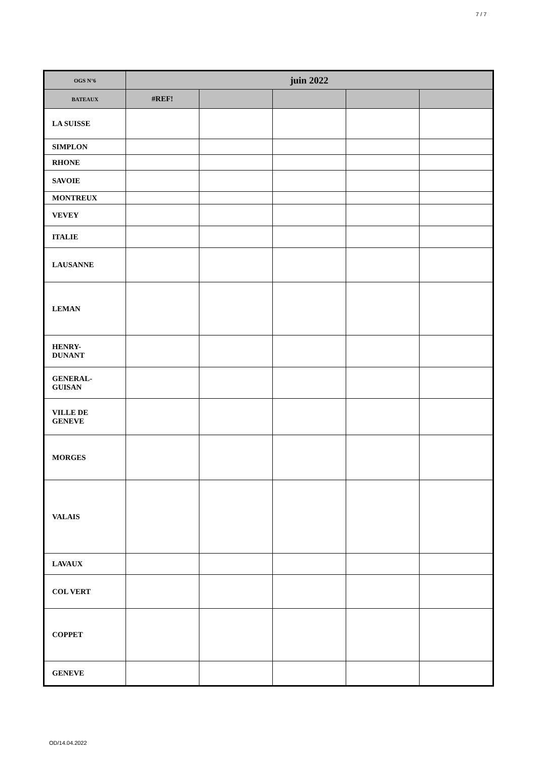7 / 7
| OGS N°6 | juin 2022 | | | | |
| --- | --- | --- | --- | --- | --- |
| BATEAUX | #REF! | | | | |
| LA SUISSE | | | | | |
| SIMPLON | | | | | |
| RHONE | | | | | |
| SAVOIE | | | | | |
| MONTREUX | | | | | |
| VEVEY | | | | | |
| ITALIE | | | | | |
| LAUSANNE | | | | | |
| LEMAN | | | | | |
| HENRY- DUNANT | | | | | |
| GENERAL- GUISAN | | | | | |
| VILLE DE GENEVE | | | | | |
| MORGES | | | | | |
| VALAIS | | | | | |
| LAVAUX | | | | | |
| COL VERT | | | | | |
| COPPET | | | | | |
| GENEVE | | | | | |
OD/14.04.2022